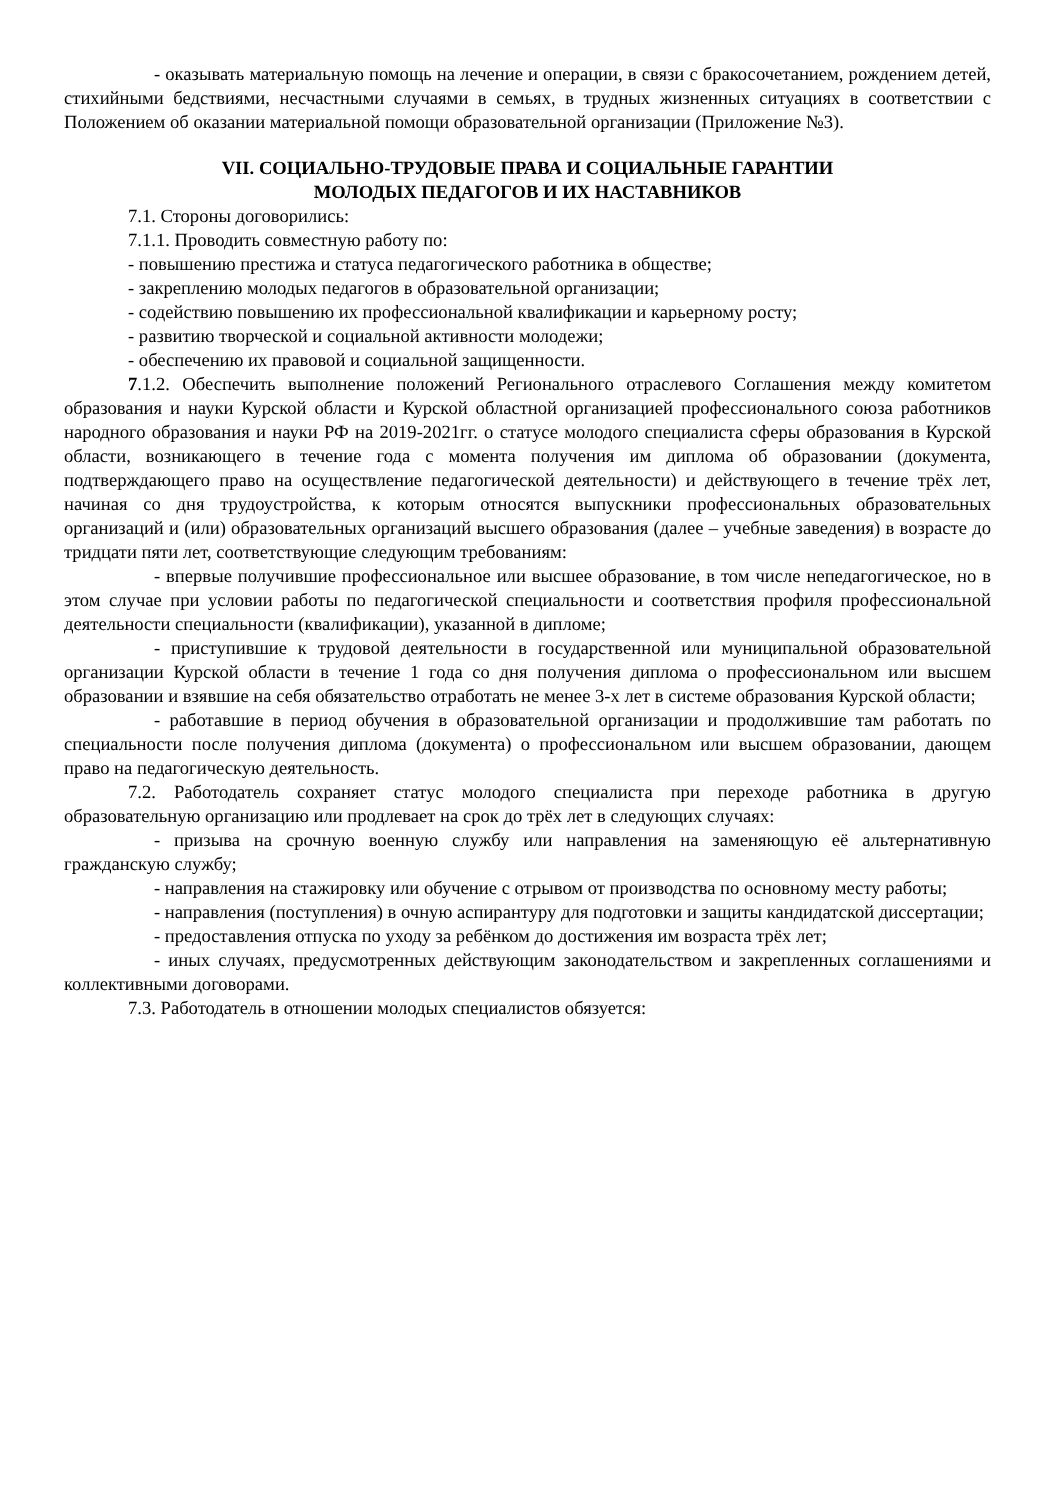- оказывать материальную помощь на лечение и операции, в связи с бракосочетанием, рождением детей, стихийными бедствиями, несчастными случаями в семьях, в трудных жизненных ситуациях в соответствии с Положением об оказании материальной помощи образовательной организации (Приложение №3).
VII. СОЦИАЛЬНО-ТРУДОВЫЕ ПРАВА И СОЦИАЛЬНЫЕ ГАРАНТИИ
МОЛОДЫХ ПЕДАГОГОВ И ИХ НАСТАВНИКОВ
7.1. Стороны договорились:
7.1.1. Проводить совместную работу по:
- повышению престижа и статуса педагогического работника в обществе;
- закреплению молодых педагогов в образовательной организации;
- содействию повышению их профессиональной квалификации и карьерному росту;
- развитию творческой и социальной активности молодежи;
- обеспечению их правовой и социальной защищенности.
7.1.2. Обеспечить выполнение положений Регионального отраслевого Соглашения между комитетом образования и науки Курской области и Курской областной организацией профессионального союза работников народного образования и науки РФ на 2019-2021гг. о статусе молодого специалиста сферы образования в Курской области, возникающего в течение года с момента получения им диплома об образовании (документа, подтверждающего право на осуществление педагогической деятельности) и действующего в течение трёх лет, начиная со дня трудоустройства, к которым относятся выпускники профессиональных образовательных организаций и (или) образовательных организаций высшего образования (далее – учебные заведения) в возрасте до тридцати пяти лет, соответствующие следующим требованиям:
- впервые получившие профессиональное или высшее образование, в том числе непедагогическое, но в этом случае при условии работы по педагогической специальности и соответствия профиля профессиональной деятельности специальности (квалификации), указанной в дипломе;
- приступившие к трудовой деятельности в государственной или муниципальной образовательной организации Курской области в течение 1 года со дня получения диплома о профессиональном или высшем образовании и взявшие на себя обязательство отработать не менее 3-х лет в системе образования Курской области;
- работавшие в период обучения в образовательной организации и продолжившие там работать по специальности после получения диплома (документа) о профессиональном или высшем образовании, дающем право на педагогическую деятельность.
7.2. Работодатель сохраняет статус молодого специалиста при переходе работника в другую образовательную организацию или продлевает на срок до трёх лет в следующих случаях:
- призыва на срочную военную службу или направления на заменяющую её альтернативную гражданскую службу;
- направления на стажировку или обучение с отрывом от производства по основному месту работы;
- направления (поступления) в очную аспирантуру для подготовки и защиты кандидатской диссертации;
- предоставления отпуска по уходу за ребёнком до достижения им возраста трёх лет;
- иных случаях, предусмотренных действующим законодательством и закрепленных соглашениями и коллективными договорами.
7.3. Работодатель в отношении молодых специалистов обязуется: